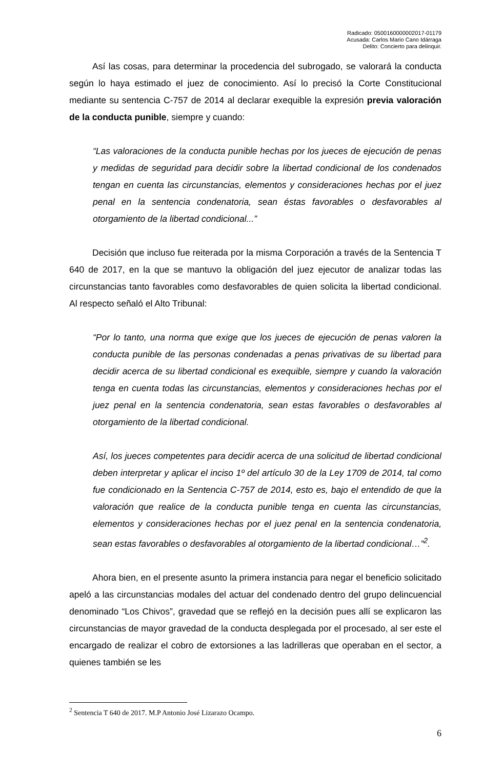Radicado: 0500160000002017-01179
Acusada: Carlos Mario Cano Idárraga
Delito: Concierto para delinquir.
Así las cosas, para determinar la procedencia del subrogado, se valorará la conducta según lo haya estimado el juez de conocimiento. Así lo precisó la Corte Constitucional mediante su sentencia C-757 de 2014 al declarar exequible la expresión previa valoración de la conducta punible, siempre y cuando:
“Las valoraciones de la conducta punible hechas por los jueces de ejecución de penas y medidas de seguridad para decidir sobre la libertad condicional de los condenados tengan en cuenta las circunstancias, elementos y consideraciones hechas por el juez penal en la sentencia condenatoria, sean éstas favorables o desfavorables al otorgamiento de la libertad condicional...”
Decisión que incluso fue reiterada por la misma Corporación a través de la Sentencia T 640 de 2017, en la que se mantuvo la obligación del juez ejecutor de analizar todas las circunstancias tanto favorables como desfavorables de quien solicita la libertad condicional. Al respecto señaló el Alto Tribunal:
“Por lo tanto, una norma que exige que los jueces de ejecución de penas valoren la conducta punible de las personas condenadas a penas privativas de su libertad para decidir acerca de su libertad condicional es exequible, siempre y cuando la valoración tenga en cuenta todas las circunstancias, elementos y consideraciones hechas por el juez penal en la sentencia condenatoria, sean estas favorables o desfavorables al otorgamiento de la libertad condicional.
Así, los jueces competentes para decidir acerca de una solicitud de libertad condicional deben interpretar y aplicar el inciso 1º del artículo 30 de la Ley 1709 de 2014, tal como fue condicionado en la Sentencia C-757 de 2014, esto es, bajo el entendido de que la valoración que realice de la conducta punible tenga en cuenta las circunstancias, elementos y consideraciones hechas por el juez penal en la sentencia condenatoria, sean estas favorables o desfavorables al otorgamiento de la libertad condicional…”<sup>2</sup>.
Ahora bien, en el presente asunto la primera instancia para negar el beneficio solicitado apeló a las circunstancias modales del actuar del condenado dentro del grupo delincuencial denominado “Los Chivos”, gravedad que se reflejó en la decisión pues allí se explicaron las circunstancias de mayor gravedad de la conducta desplegada por el procesado, al ser este el encargado de realizar el cobro de extorsiones a las ladrilleras que operaban en el sector, a quienes también se les
<sup>2</sup> Sentencia T 640 de 2017. M.P Antonio José Lizarazo Ocampo.
6